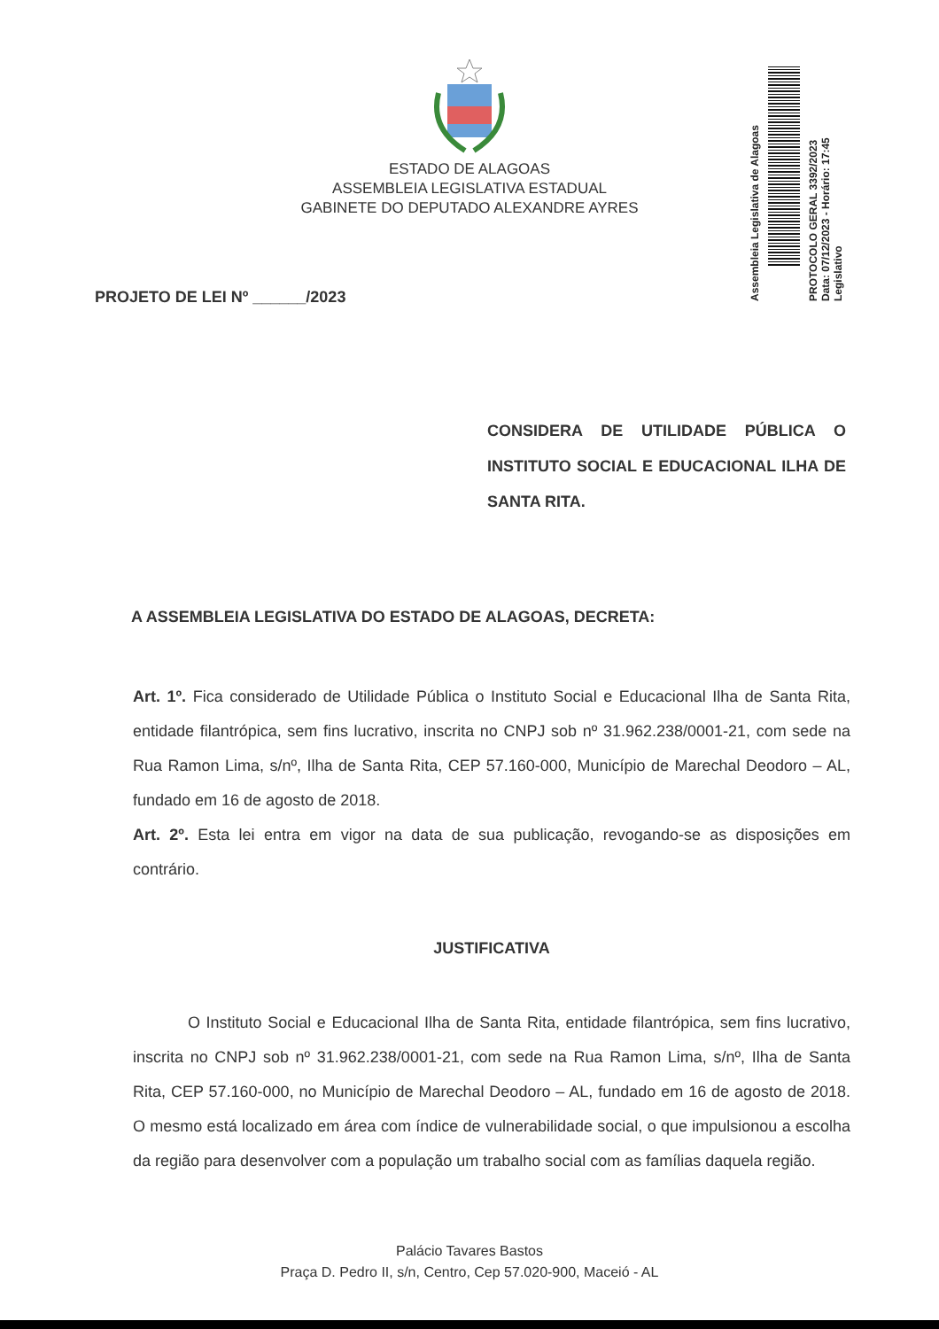ESTADO DE ALAGOAS
ASSEMBLEIA LEGISLATIVA ESTADUAL
GABINETE DO DEPUTADO ALEXANDRE AYRES
Assembleia Legislativa de Alagoas
PROTOCOLO GERAL 3392/2023
Data: 07/12/2023 - Horário: 17:45
Legislativo
PROJETO DE LEI Nº ______/2023
CONSIDERA DE UTILIDADE PÚBLICA O INSTITUTO SOCIAL E EDUCACIONAL ILHA DE SANTA RITA.
A ASSEMBLEIA LEGISLATIVA DO ESTADO DE ALAGOAS, DECRETA:
Art. 1º. Fica considerado de Utilidade Pública o Instituto Social e Educacional Ilha de Santa Rita, entidade filantrópica, sem fins lucrativo, inscrita no CNPJ sob nº 31.962.238/0001-21, com sede na Rua Ramon Lima, s/nº, Ilha de Santa Rita, CEP 57.160-000, Município de Marechal Deodoro – AL, fundado em 16 de agosto de 2018.
Art. 2º. Esta lei entra em vigor na data de sua publicação, revogando-se as disposições em contrário.
JUSTIFICATIVA
O Instituto Social e Educacional Ilha de Santa Rita, entidade filantrópica, sem fins lucrativo, inscrita no CNPJ sob nº 31.962.238/0001-21, com sede na Rua Ramon Lima, s/nº, Ilha de Santa Rita, CEP 57.160-000, no Município de Marechal Deodoro – AL, fundado em 16 de agosto de 2018. O mesmo está localizado em área com índice de vulnerabilidade social, o que impulsionou a escolha da região para desenvolver com a população um trabalho social com as famílias daquela região.
Palácio Tavares Bastos
Praça D. Pedro II, s/n, Centro, Cep 57.020-900, Maceió - AL